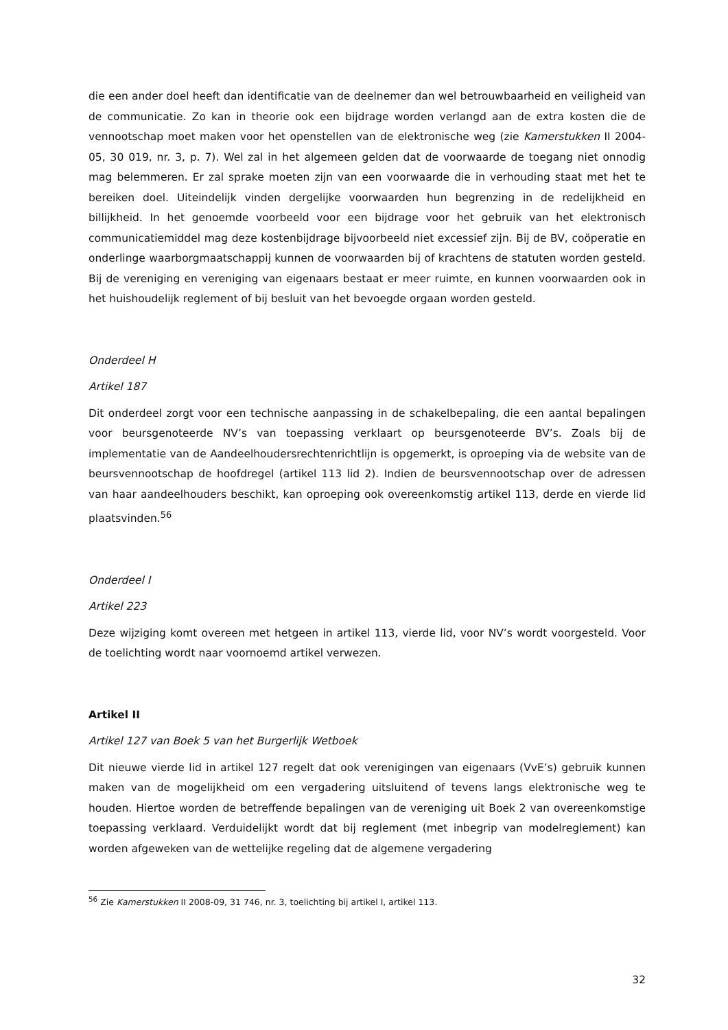die een ander doel heeft dan identificatie van de deelnemer dan wel betrouwbaarheid en veiligheid van de communicatie. Zo kan in theorie ook een bijdrage worden verlangd aan de extra kosten die de vennootschap moet maken voor het openstellen van de elektronische weg (zie Kamerstukken II 2004-05, 30 019, nr. 3, p. 7). Wel zal in het algemeen gelden dat de voorwaarde de toegang niet onnodig mag belemmeren. Er zal sprake moeten zijn van een voorwaarde die in verhouding staat met het te bereiken doel. Uiteindelijk vinden dergelijke voorwaarden hun begrenzing in de redelijkheid en billijkheid. In het genoemde voorbeeld voor een bijdrage voor het gebruik van het elektronisch communicatiemiddel mag deze kostenbijdrage bijvoorbeeld niet excessief zijn. Bij de BV, coöperatie en onderlinge waarborgmaatschappij kunnen de voorwaarden bij of krachtens de statuten worden gesteld. Bij de vereniging en vereniging van eigenaars bestaat er meer ruimte, en kunnen voorwaarden ook in het huishoudelijk reglement of bij besluit van het bevoegde orgaan worden gesteld.
Onderdeel H
Artikel 187
Dit onderdeel zorgt voor een technische aanpassing in de schakelbepaling, die een aantal bepalingen voor beursgenoteerde NV’s van toepassing verklaart op beursgenoteerde BV’s. Zoals bij de implementatie van de Aandeelhoudersrechtenrichtlijn is opgemerkt, is oproeping via de website van de beursvennootschap de hoofdregel (artikel 113 lid 2). Indien de beursvennootschap over de adressen van haar aandeelhouders beschikt, kan oproeping ook overeenkomstig artikel 113, derde en vierde lid plaatsvinden.<sup>56</sup>
Onderdeel I
Artikel 223
Deze wijziging komt overeen met hetgeen in artikel 113, vierde lid, voor NV’s wordt voorgesteld. Voor de toelichting wordt naar voornoemd artikel verwezen.
Artikel II
Artikel 127 van Boek 5 van het Burgerlijk Wetboek
Dit nieuwe vierde lid in artikel 127 regelt dat ook verenigingen van eigenaars (VvE’s) gebruik kunnen maken van de mogelijkheid om een vergadering uitsluitend of tevens langs elektronische weg te houden. Hiertoe worden de betreffende bepalingen van de vereniging uit Boek 2 van overeenkomstige toepassing verklaard. Verduidelijkt wordt dat bij reglement (met inbegrip van modelreglement) kan worden afgeweken van de wettelijke regeling dat de algemene vergadering
<sup>56</sup> Zie Kamerstukken II 2008-09, 31 746, nr. 3, toelichting bij artikel I, artikel 113.
32